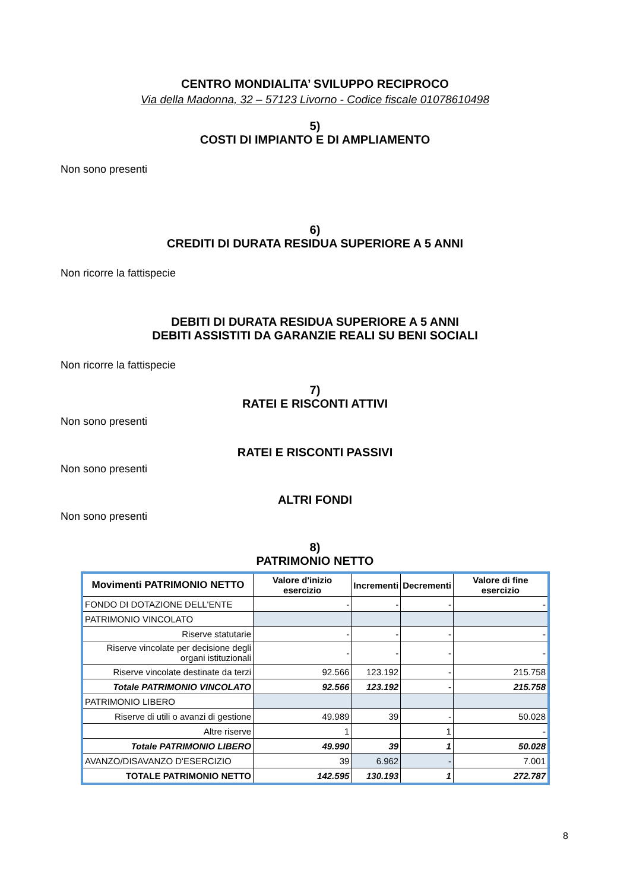CENTRO MONDIALITA’ SVILUPPO RECIPROCO
Via della Madonna, 32 – 57123 Livorno - Codice fiscale 01078610498
5)
COSTI DI IMPIANTO E DI AMPLIAMENTO
Non sono presenti
6)
CREDITI DI DURATA RESIDUA SUPERIORE A 5 ANNI
Non ricorre la fattispecie
DEBITI DI DURATA RESIDUA SUPERIORE A 5 ANNI
DEBITI ASSISTITI DA GARANZIE REALI SU BENI SOCIALI
Non ricorre la fattispecie
7)
RATEI E RISCONTI ATTIVI
Non sono presenti
RATEI E RISCONTI PASSIVI
Non sono presenti
ALTRI FONDI
Non sono presenti
8)
PATRIMONIO NETTO
| Movimenti PATRIMONIO NETTO | Valore d'inizio esercizio | Incrementi | Decrementi | Valore di fine esercizio |
| --- | --- | --- | --- | --- |
| FONDO DI DOTAZIONE DELL'ENTE | - | - | - | - |
| PATRIMONIO VINCOLATO | | | | |
| Riserve statutarie | - | - | - | - |
| Riserve vincolate per decisione degli organi istituzionali | - | - | - | - |
| Riserve vincolate destinate da terzi | 92.566 | 123.192 | - | 215.758 |
| Totale PATRIMONIO VINCOLATO | 92.566 | 123.192 | - | 215.758 |
| PATRIMONIO LIBERO | | | | |
| Riserve di utili o avanzi di gestione | 49.989 | 39 | - | 50.028 |
| Altre riserve | 1 | | 1 | - |
| Totale PATRIMONIO LIBERO | 49.990 | 39 | 1 | 50.028 |
| AVANZO/DISAVANZO D'ESERCIZIO | 39 | 6.962 | - | 7.001 |
| TOTALE PATRIMONIO NETTO | 142.595 | 130.193 | 1 | 272.787 |
8